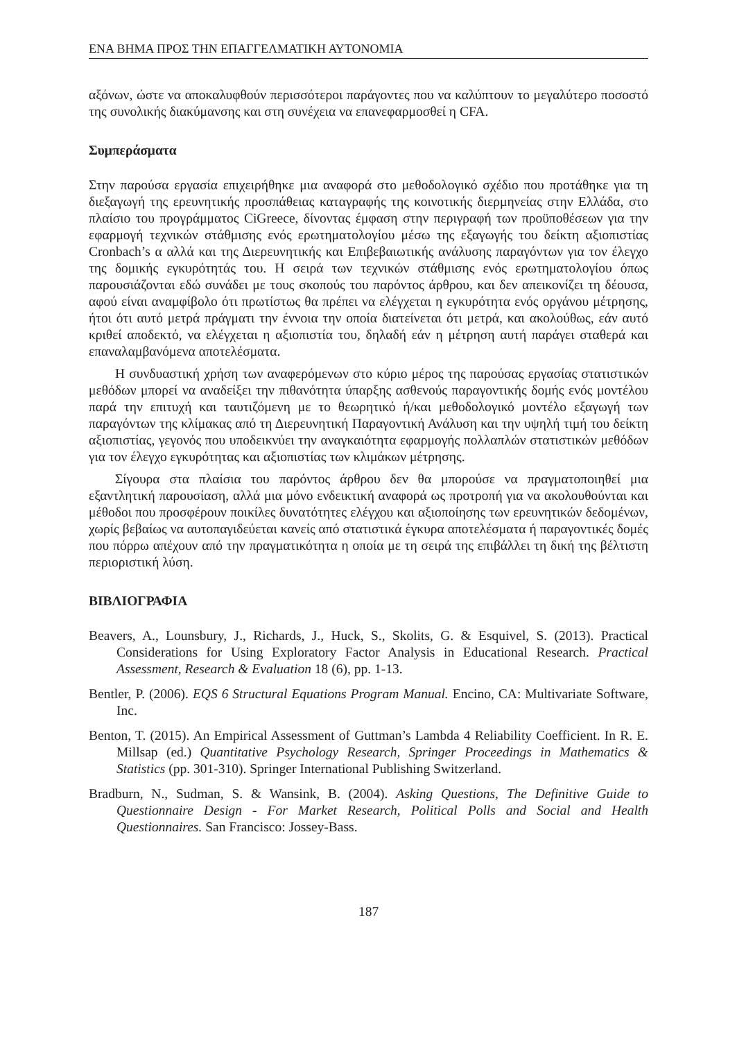ΕΝΑ ΒΗΜΑ ΠΡΟΣ ΤΗΝ ΕΠΑΓΓΕΛΜΑΤΙΚΗ ΑΥΤΟΝΟΜΙΑ
αξόνων, ώστε να αποκαλυφθούν περισσότεροι παράγοντες που να καλύπτουν το μεγαλύτερο ποσοστό της συνολικής διακύμανσης και στη συνέχεια να επανεφαρμοσθεί η CFA.
Συμπεράσματα
Στην παρούσα εργασία επιχειρήθηκε μια αναφορά στο μεθοδολογικό σχέδιο που προτάθηκε για τη διεξαγωγή της ερευνητικής προσπάθειας καταγραφής της κοινοτικής διερμηνείας στην Ελλάδα, στο πλαίσιο του προγράμματος CiGreece, δίνοντας έμφαση στην περιγραφή των προϋποθέσεων για την εφαρμογή τεχνικών στάθμισης ενός ερωτηματολογίου μέσω της εξαγωγής του δείκτη αξιοπιστίας Cronbach’s α αλλά και της Διερευνητικής και Επιβεβαιωτικής ανάλυσης παραγόντων για τον έλεγχο της δομικής εγκυρότητάς του. Η σειρά των τεχνικών στάθμισης ενός ερωτηματολογίου όπως παρουσιάζονται εδώ συνάδει με τους σκοπούς του παρόντος άρθρου, και δεν απεικονίζει τη δέουσα, αφού είναι αναμφίβολο ότι πρωτίστως θα πρέπει να ελέγχεται η εγκυρότητα ενός οργάνου μέτρησης, ήτοι ότι αυτό μετρά πράγματι την έννοια την οποία διατείνεται ότι μετρά, και ακολούθως, εάν αυτό κριθεί αποδεκτό, να ελέγχεται η αξιοπιστία του, δηλαδή εάν η μέτρηση αυτή παράγει σταθερά και επαναλαμβανόμενα αποτελέσματα.
Η συνδυαστική χρήση των αναφερόμενων στο κύριο μέρος της παρούσας εργασίας στατιστικών μεθόδων μπορεί να αναδείξει την πιθανότητα ύπαρξης ασθενούς παραγοντικής δομής ενός μοντέλου παρά την επιτυχή και ταυτιζόμενη με το θεωρητικό ή/και μεθοδολογικό μοντέλο εξαγωγή των παραγόντων της κλίμακας από τη Διερευνητική Παραγοντική Ανάλυση και την υψηλή τιμή του δείκτη αξιοπιστίας, γεγονός που υποδεικνύει την αναγκαιότητα εφαρμογής πολλαπλών στατιστικών μεθόδων για τον έλεγχο εγκυρότητας και αξιοπιστίας των κλιμάκων μέτρησης.
Σίγουρα στα πλαίσια του παρόντος άρθρου δεν θα μπορούσε να πραγματοποιηθεί μια εξαντλητική παρουσίαση, αλλά μια μόνο ενδεικτική αναφορά ως προτροπή για να ακολουθούνται και μέθοδοι που προσφέρουν ποικίλες δυνατότητες ελέγχου και αξιοποίησης των ερευνητικών δεδομένων, χωρίς βεβαίως να αυτοπαγιδεύεται κανείς από στατιστικά έγκυρα αποτελέσματα ή παραγοντικές δομές που πόρρω απέχουν από την πραγματικότητα η οποία με τη σειρά της επιβάλλει τη δική της βέλτιστη περιοριστική λύση.
ΒΙΒΛΙΟΓΡΑΦΙΑ
Beavers, A., Lounsbury, J., Richards, J., Huck, S., Skolits, G. & Esquivel, S. (2013). Practical Considerations for Using Exploratory Factor Analysis in Educational Research. Practical Assessment, Research & Evaluation 18 (6), pp. 1-13.
Bentler, P. (2006). EQS 6 Structural Equations Program Manual. Encino, CA: Multivariate Software, Inc.
Benton, T. (2015). An Empirical Assessment of Guttman’s Lambda 4 Reliability Coefficient. In R. E. Millsap (ed.) Quantitative Psychology Research, Springer Proceedings in Mathematics & Statistics (pp. 301-310). Springer International Publishing Switzerland.
Bradburn, N., Sudman, S. & Wansink, B. (2004). Asking Questions, The Definitive Guide to Questionnaire Design - For Market Research, Political Polls and Social and Health Questionnaires. San Francisco: Jossey-Bass.
187